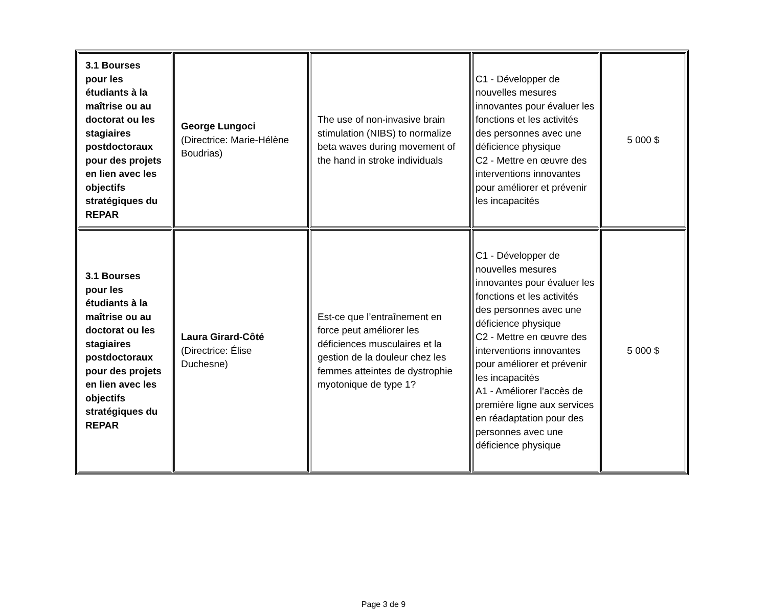| 3.1 Bourses pour les étudiants à la maîtrise ou au doctorat ou les stagiaires postdoctoraux pour des projets en lien avec les objectifs stratégiques du REPAR | George Lungoci (Directrice: Marie-Hélène Boudrias) | The use of non-invasive brain stimulation (NIBS) to normalize beta waves during movement of the hand in stroke individuals | C1 - Développer de nouvelles mesures innovantes pour évaluer les fonctions et les activités des personnes avec une déficience physique C2 - Mettre en œuvre des interventions innovantes pour améliorer et prévenir les incapacités | 5 000 $ |
| 3.1 Bourses pour les étudiants à la maîtrise ou au doctorat ou les stagiaires postdoctoraux pour des projets en lien avec les objectifs stratégiques du REPAR | Laura Girard-Côté (Directrice: Élise Duchesne) | Est-ce que l’entraînement en force peut améliorer les déficiences musculaires et la gestion de la douleur chez les femmes atteintes de dystrophie myotonique de type 1? | C1 - Développer de nouvelles mesures innovantes pour évaluer les fonctions et les activités des personnes avec une déficience physique C2 - Mettre en œuvre des interventions innovantes pour améliorer et prévenir les incapacités A1 - Améliorer l’accès de première ligne aux services en réadaptation pour des personnes avec une déficience physique | 5 000 $ |
Page 3 de 9